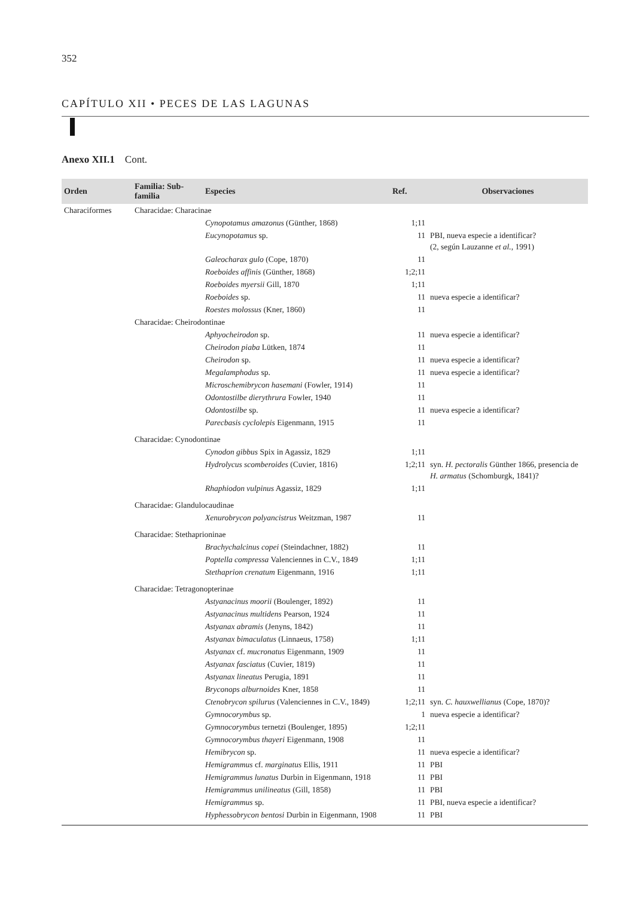352
CAPÍTULO XII • PECES DE LAS LAGUNAS
Anexo XII.1 Cont.
| Orden | Familia: Sub-familia | Especies | Ref. | Observaciones |
| --- | --- | --- | --- | --- |
| Characiformes | Characidae: Characinae | | | |
| | | Cynopotamus amazonus (Günther, 1868) | 1;11 | |
| | | Eucynopotamus sp. | 11 | PBI, nueva especie a identificar? (2, según Lauzanne et al., 1991) |
| | | Galeocharax gulo (Cope, 1870) | 11 | |
| | | Roeboides affinis (Günther, 1868) | 1;2;11 | |
| | | Roeboides myersii Gill, 1870 | 1;11 | |
| | | Roeboides sp. | 11 | nueva especie a identificar? |
| | | Roestes molossus (Kner, 1860) | 11 | |
| | Characidae: Cheirodontinae | | | |
| | | Aphyocheirodon sp. | 11 | nueva especie a identificar? |
| | | Cheirodon piaba Lütken, 1874 | 11 | |
| | | Cheirodon sp. | 11 | nueva especie a identificar? |
| | | Megalamphodus sp. | 11 | nueva especie a identificar? |
| | | Microschemibrycon hasemani (Fowler, 1914) | 11 | |
| | | Odontostilbe dierythrura Fowler, 1940 | 11 | |
| | | Odontostilbe sp. | 11 | nueva especie a identificar? |
| | | Parecbasis cyclolepis Eigenmann, 1915 | 11 | |
| | Characidae: Cynodontinae | | | |
| | | Cynodon gibbus Spix in Agassiz, 1829 | 1;11 | |
| | | Hydrolycus scomberoides (Cuvier, 1816) | 1;2;11 | syn. H. pectoralis Günther 1866, presencia de H. armatus (Schomburgk, 1841)? |
| | | Rhaphiodon vulpinus Agassiz, 1829 | 1;11 | |
| | Characidae: Glandulocaudinae | | | |
| | | Xenurobrycon polyancistrus Weitzman, 1987 | 11 | |
| | Characidae: Stethaprioninae | | | |
| | | Brachychalcinus copei (Steindachner, 1882) | 11 | |
| | | Poptella compressa Valenciennes in C.V., 1849 | 1;11 | |
| | | Stethaprion crenatum Eigenmann, 1916 | 1;11 | |
| | Characidae: Tetragonopterinae | | | |
| | | Astyanacinus moorii (Boulenger, 1892) | 11 | |
| | | Astyanacinus multidens Pearson, 1924 | 11 | |
| | | Astyanax abramis (Jenyns, 1842) | 11 | |
| | | Astyanax bimaculatus (Linnaeus, 1758) | 1;11 | |
| | | Astyanax cf. mucronatus Eigenmann, 1909 | 11 | |
| | | Astyanax fasciatus (Cuvier, 1819) | 11 | |
| | | Astyanax lineatus Perugia, 1891 | 11 | |
| | | Bryconops alburnoides Kner, 1858 | 11 | |
| | | Ctenobrycon spilurus (Valenciennes in C.V., 1849) | 1;2;11 | syn. C. hauxwellianus (Cope, 1870)? |
| | | Gymnocorymbus sp. | 1 | nueva especie a identificar? |
| | | Gymnocorymbus ternetzi (Boulenger, 1895) | 1;2;11 | |
| | | Gymnocorymbus thayeri Eigenmann, 1908 | 11 | |
| | | Hemibrycon sp. | 11 | nueva especie a identificar? |
| | | Hemigrammus cf. marginatus Ellis, 1911 | 11 | PBI |
| | | Hemigrammus lunatus Durbin in Eigenmann, 1918 | 11 | PBI |
| | | Hemigrammus unilineatus (Gill, 1858) | 11 | PBI |
| | | Hemigrammus sp. | 11 | PBI, nueva especie a identificar? |
| | | Hyphessobrycon bentosi Durbin in Eigenmann, 1908 | 11 | PBI |